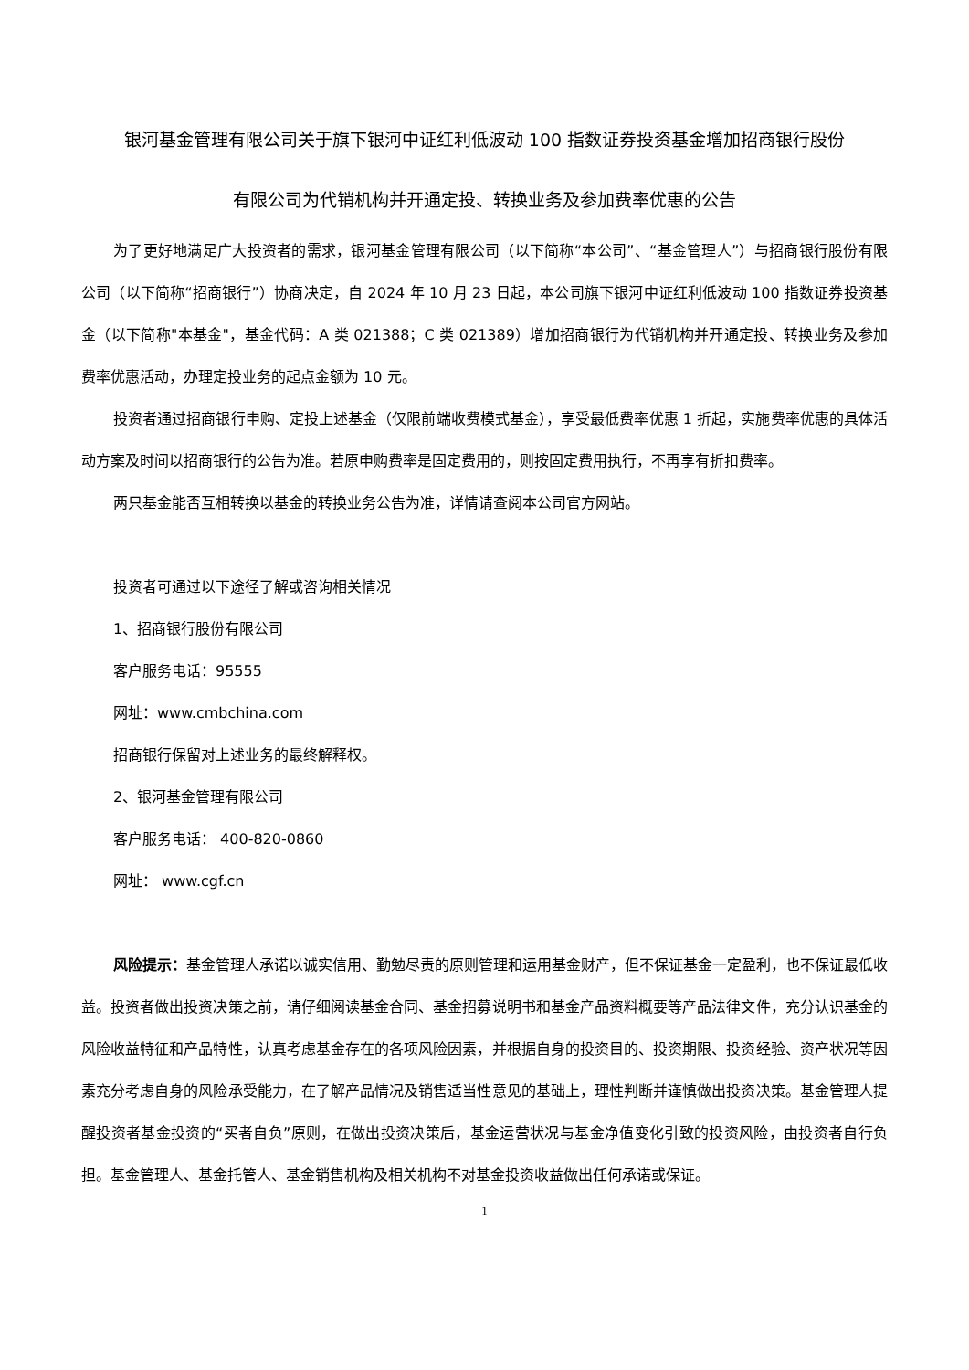银河基金管理有限公司关于旗下银河中证红利低波动 100 指数证券投资基金增加招商银行股份
有限公司为代销机构并开通定投、转换业务及参加费率优惠的公告
为了更好地满足广大投资者的需求，银河基金管理有限公司（以下简称“本公司”、“基金管理人”）与招商银行股份有限公司（以下简称“招商银行”）协商决定，自 2024 年 10 月 23 日起，本公司旗下银河中证红利低波动 100 指数证券投资基金（以下简称"本基金"，基金代码：A 类 021388；C 类 021389）增加招商银行为代销机构并开通定投、转换业务及参加费率优惠活动，办理定投业务的起点金额为 10 元。
投资者通过招商银行申购、定投上述基金（仅限前端收费模式基金），享受最低费率优惠 1 折起，实施费率优惠的具体活动方案及时间以招商银行的公告为准。若原申购费率是固定费用的，则按固定费用执行，不再享有折扣费率。
两只基金能否互相转换以基金的转换业务公告为准，详情请查阅本公司官方网站。
投资者可通过以下途径了解或咨询相关情况
1、招商银行股份有限公司
客户服务电话：95555
网址：www.cmbchina.com
招商银行保留对上述业务的最终解释权。
2、银河基金管理有限公司
客户服务电话： 400-820-0860
网址： www.cgf.cn
风险提示：基金管理人承诺以诚实信用、勤勉尽责的原则管理和运用基金财产，但不保证基金一定盈利，也不保证最低收益。投资者做出投资决策之前，请仔细阅读基金合同、基金招募说明书和基金产品资料概要等产品法律文件，充分认识基金的风险收益特征和产品特性，认真考虑基金存在的各项风险因素，并根据自身的投资目的、投资期限、投资经验、资产状况等因素充分考虑自身的风险承受能力，在了解产品情况及销售适当性意见的基础上，理性判断并谨慎做出投资决策。基金管理人提醒投资者基金投资的“买者自负”原则，在做出投资决策后，基金运营状况与基金净值变化引致的投资风险，由投资者自行负担。基金管理人、基金托管人、基金销售机构及相关机构不对基金投资收益做出任何承诺或保证。
1